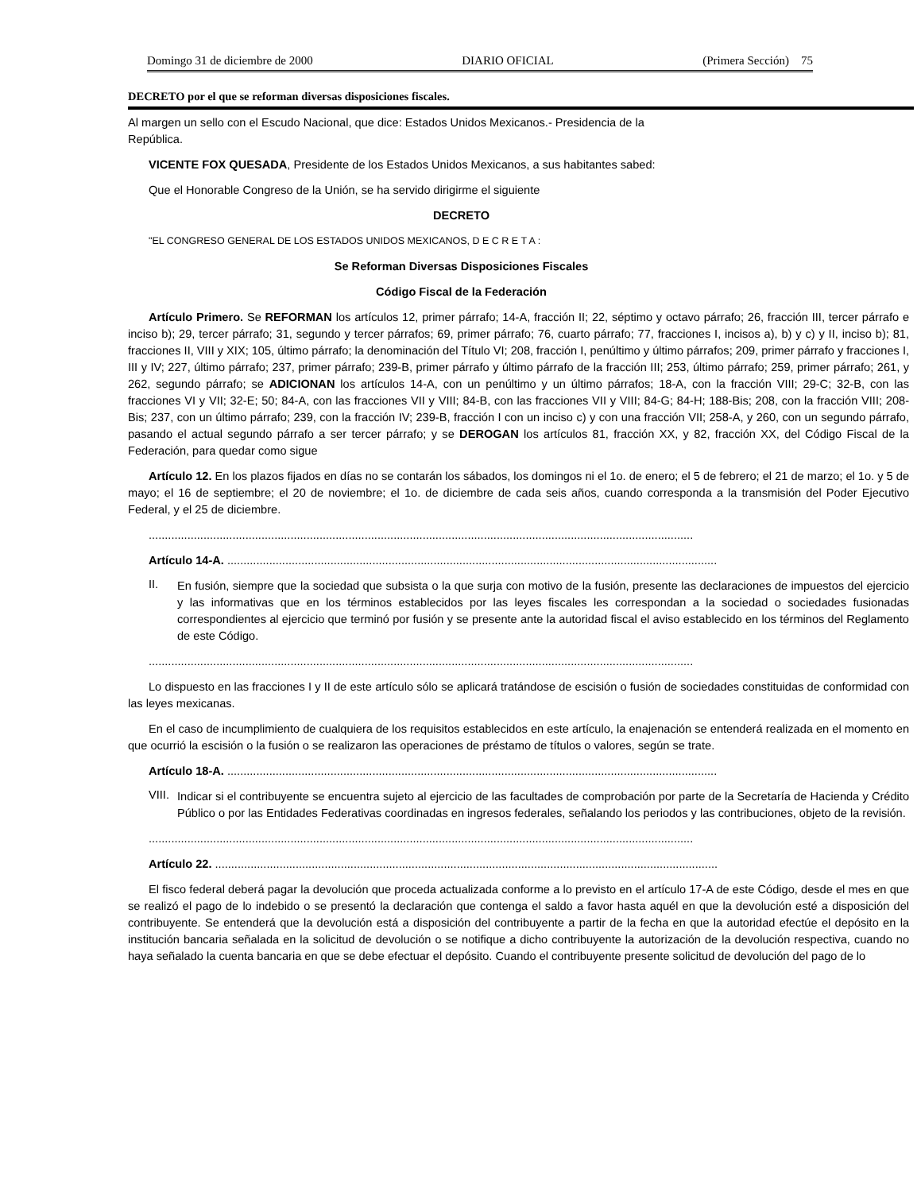Domingo 31 de diciembre de 2000 DIARIO OFICIAL (Primera Sección) 75
DECRETO por el que se reforman diversas disposiciones fiscales.
Al margen un sello con el Escudo Nacional, que dice: Estados Unidos Mexicanos.- Presidencia de la República.
VICENTE FOX QUESADA, Presidente de los Estados Unidos Mexicanos, a sus habitantes sabed:
Que el Honorable Congreso de la Unión, se ha servido dirigirme el siguiente
DECRETO
"EL CONGRESO GENERAL DE LOS ESTADOS UNIDOS MEXICANOS, D E C R E T A :
Se Reforman Diversas Disposiciones Fiscales
Código Fiscal de la Federación
Artículo Primero. Se REFORMAN los artículos 12, primer párrafo; 14-A, fracción II; 22, séptimo y octavo párrafo; 26, fracción III, tercer párrafo e inciso b); 29, tercer párrafo; 31, segundo y tercer párrafos; 69, primer párrafo; 76, cuarto párrafo; 77, fracciones I, incisos a), b) y c) y II, inciso b); 81, fracciones II, VIII y XIX; 105, último párrafo; la denominación del Título VI; 208, fracción I, penúltimo y último párrafos; 209, primer párrafo y fracciones I, III y IV; 227, último párrafo; 237, primer párrafo; 239-B, primer párrafo y último párrafo de la fracción III; 253, último párrafo; 259, primer párrafo; 261, y 262, segundo párrafo; se ADICIONAN los artículos 14-A, con un penúltimo y un último párrafos; 18-A, con la fracción VIII; 29-C; 32-B, con las fracciones VI y VII; 32-E; 50; 84-A, con las fracciones VII y VIII; 84-B, con las fracciones VII y VIII; 84-G; 84-H; 188-Bis; 208, con la fracción VIII; 208-Bis; 237, con un último párrafo; 239, con la fracción IV; 239-B, fracción I con un inciso c) y con una fracción VII; 258-A, y 260, con un segundo párrafo, pasando el actual segundo párrafo a ser tercer párrafo; y se DEROGAN los artículos 81, fracción XX, y 82, fracción XX, del Código Fiscal de la Federación, para quedar como sigue
Artículo 12. En los plazos fijados en días no se contarán los sábados, los domingos ni el 1o. de enero; el 5 de febrero; el 21 de marzo; el 1o. y 5 de mayo; el 16 de septiembre; el 20 de noviembre; el 1o. de diciembre de cada seis años, cuando corresponda a la transmisión del Poder Ejecutivo Federal, y el 25 de diciembre.
.........................................................................................................................................................................
Artículo 14-A. ........................................................................................................................................................
II.
En fusión, siempre que la sociedad que subsista o la que surja con motivo de la fusión, presente las declaraciones de impuestos del ejercicio y las informativas que en los términos establecidos por las leyes fiscales les correspondan a la sociedad o sociedades fusionadas correspondientes al ejercicio que terminó por fusión y se presente ante la autoridad fiscal el aviso establecido en los términos del Reglamento de este Código.
.........................................................................................................................................................................
Lo dispuesto en las fracciones I y II de este artículo sólo se aplicará tratándose de escisión o fusión de sociedades constituidas de conformidad con las leyes mexicanas.
En el caso de incumplimiento de cualquiera de los requisitos establecidos en este artículo, la enajenación se entenderá realizada en el momento en que ocurrió la escisión o la fusión o se realizaron las operaciones de préstamo de títulos o valores, según se trate.
Artículo 18-A. ........................................................................................................................................................
VIII.
Indicar si el contribuyente se encuentra sujeto al ejercicio de las facultades de comprobación por parte de la Secretaría de Hacienda y Crédito Público o por las Entidades Federativas coordinadas en ingresos federales, señalando los periodos y las contribuciones, objeto de la revisión.
.........................................................................................................................................................................
Artículo 22. ............................................................................................................................................................
El fisco federal deberá pagar la devolución que proceda actualizada conforme a lo previsto en el artículo 17-A de este Código, desde el mes en que se realizó el pago de lo indebido o se presentó la declaración que contenga el saldo a favor hasta aquél en que la devolución esté a disposición del contribuyente. Se entenderá que la devolución está a disposición del contribuyente a partir de la fecha en que la autoridad efectúe el depósito en la institución bancaria señalada en la solicitud de devolución o se notifique a dicho contribuyente la autorización de la devolución respectiva, cuando no haya señalado la cuenta bancaria en que se debe efectuar el depósito. Cuando el contribuyente presente solicitud de devolución del pago de lo